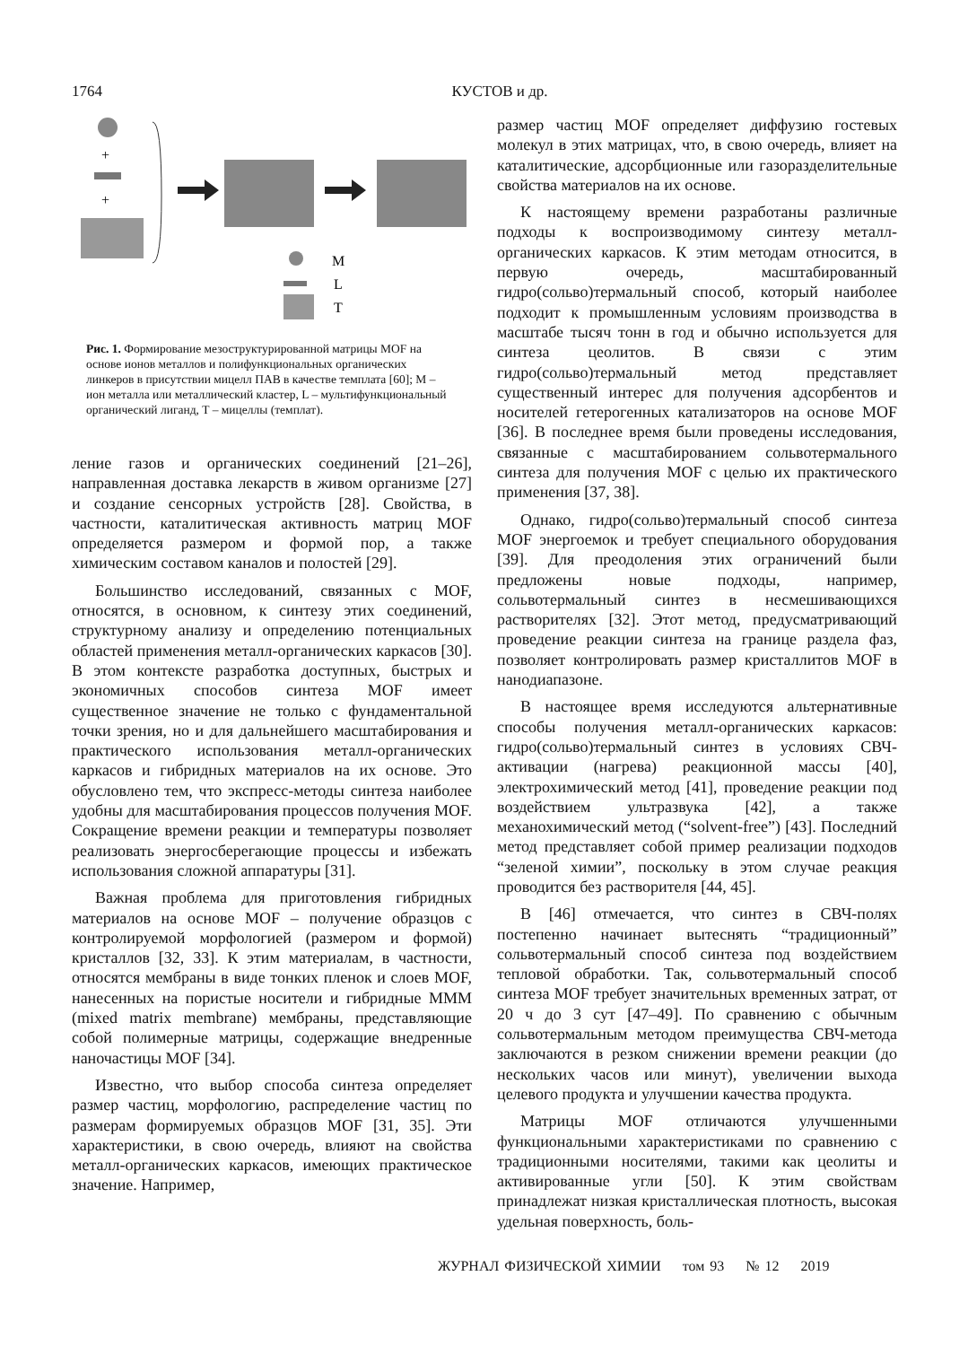1764 КУСТОВ и др.
+
+
M
L
T
Рис. 1. Формирование мезоструктурированной матрицы MOF на основе ионов металлов и полифункциональных органических линкеров в присутствии мицелл ПАВ в качестве темплата [60]; M – ион металла или металлический кластер, L – мультифункциональный органический лиганд, T – мицеллы (темплат).
ление газов и органических соединений [21–26], направленная доставка лекарств в живом организме [27] и создание сенсорных устройств [28]. Свойства, в частности, каталитическая активность матриц MOF определяется размером и формой пор, а также химическим составом каналов и полостей [29].
Большинство исследований, связанных с MOF, относятся, в основном, к синтезу этих соединений, структурному анализу и определению потенциальных областей применения металл-органических каркасов [30]. В этом контексте разработка доступных, быстрых и экономичных способов синтеза MOF имеет существенное значение не только с фундаментальной точки зрения, но и для дальнейшего масштабирования и практического использования металл-органических каркасов и гибридных материалов на их основе. Это обусловлено тем, что экспресс-методы синтеза наиболее удобны для масштабирования процессов получения MOF. Сокращение времени реакции и температуры позволяет реализовать энергосберегающие процессы и избежать использования сложной аппаратуры [31].
Важная проблема для приготовления гибридных материалов на основе MOF – получение образцов с контролируемой морфологией (размером и формой) кристаллов [32, 33]. К этим материалам, в частности, относятся мембраны в виде тонких пленок и слоев MOF, нанесенных на пористые носители и гибридные MMM (mixed matrix membrane) мембраны, представляющие собой полимерные матрицы, содержащие внедренные наночастицы MOF [34].
Известно, что выбор способа синтеза определяет размер частиц, морфологию, распределение частиц по размерам формируемых образцов MOF [31, 35]. Эти характеристики, в свою очередь, влияют на свойства металл-органических каркасов, имеющих практическое значение. Например,
размер частиц MOF определяет диффузию гостевых молекул в этих матрицах, что, в свою очередь, влияет на каталитические, адсорбционные или газоразделительные свойства материалов на их основе.
К настоящему времени разработаны различные подходы к воспроизводимому синтезу металл-органических каркасов. К этим методам относится, в первую очередь, масштабированный гидро(сольво)термальный способ, который наиболее подходит к промышленным условиям производства в масштабе тысяч тонн в год и обычно используется для синтеза цеолитов. В связи с этим гидро(сольво)термальный метод представляет существенный интерес для получения адсорбентов и носителей гетерогенных катализаторов на основе MOF [36]. В последнее время были проведены исследования, связанные с масштабированием сольвотермального синтеза для получения MOF с целью их практического применения [37, 38].
Однако, гидро(сольво)термальный способ синтеза MOF энергоемок и требует специального оборудования [39]. Для преодоления этих ограничений были предложены новые подходы, например, сольвотермальный синтез в несмешивающихся растворителях [32]. Этот метод, предусматривающий проведение реакции синтеза на границе раздела фаз, позволяет контролировать размер кристаллитов MOF в нанодиапазоне.
В настоящее время исследуются альтернативные способы получения металл-органических каркасов: гидро(сольво)термальный синтез в условиях СВЧ-активации (нагрева) реакционной массы [40], электрохимический метод [41], проведение реакции под воздействием ультразвука [42], а также механохимический метод (“solvent-free”) [43]. Последний метод представляет собой пример реализации подходов “зеленой химии”, поскольку в этом случае реакция проводится без растворителя [44, 45].
В [46] отмечается, что синтез в СВЧ-полях постепенно начинает вытеснять “традиционный” сольвотермальный способ синтеза под воздействием тепловой обработки. Так, сольвотермальный способ синтеза MOF требует значительных временных затрат, от 20 ч до 3 сут [47–49]. По сравнению с обычным сольвотермальным методом преимущества СВЧ-метода заключаются в резком снижении времени реакции (до нескольких часов или минут), увеличении выхода целевого продукта и улучшении качества продукта.
Матрицы MOF отличаются улучшенными функциональными характеристиками по сравнению с традиционными носителями, такими как цеолиты и активированные угли [50]. К этим свойствам принадлежат низкая кристаллическая плотность, высокая удельная поверхность, боль-
ЖУРНАЛ ФИЗИЧЕСКОЙ ХИМИИ том 93 № 12 2019